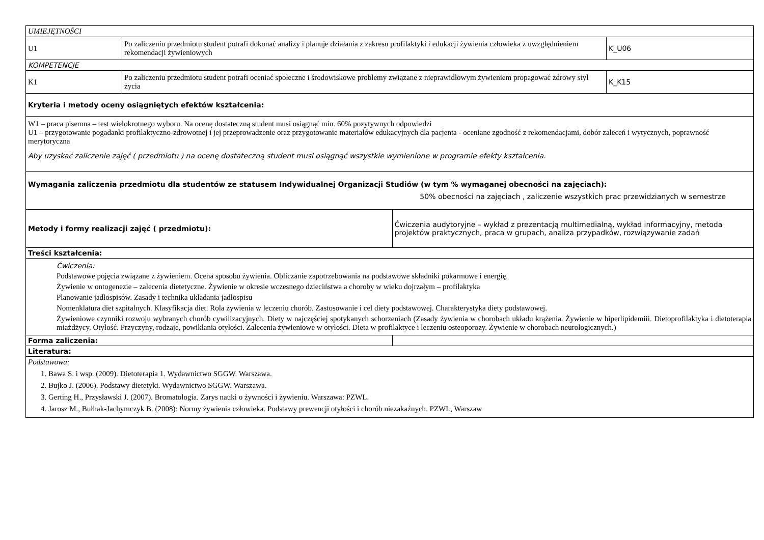| UMIEJĘTNOŚCI | | | |
| U1 | Po zaliczeniu przedmiotu student potrafi dokonać analizy i planuje działania z zakresu profilaktyki i edukacji żywienia człowieka z uwzględnieniem rekomendacji żywieniowych | | K_U06 |
| KOMPETENCJE | | | |
| K1 | Po zaliczeniu przedmiotu student potrafi oceniać społeczne i środowiskowe problemy związane z nieprawidłowym żywieniem propagować zdrowy styl życia | | K_K15 |
| Kryteria i metody oceny osiągniętych efektów kształcenia: | | | |
| W1 – praca pisemna – test wielokrotnego wyboru. Na ocenę dostateczną student musi osiągnąć min. 60% pozytywnych odpowiedzi U1 – przygotowanie pogadanki profilaktyczno-zdrowotnej i jej przeprowadzenie oraz przygotowanie materiałów edukacyjnych dla pacjenta - oceniane zgodność z rekomendacjami, dobór zaleceń i wytycznych, poprawność merytoryczna Aby uzyskać zaliczenie zajęć ( przedmiotu ) na ocenę dostateczną student musi osiągnąć wszystkie wymienione w programie efekty kształcenia. | | | |
| Wymagania zaliczenia przedmiotu dla studentów ze statusem Indywidualnej Organizacji Studiów (w tym % wymaganej obecności na zajęciach): 50% obecności na zajęciach , zaliczenie wszystkich prac przewidzianych w semestrze | | | |
| Metody i formy realizacji zajęć ( przedmiotu): | | Ćwiczenia audytoryjne – wykład z prezentacją multimedialną, wykład informacyjny, metoda projektów praktycznych, praca w grupach, analiza przypadków, rozwiązywanie zadań | |
| Treści kształcenia: | | | |
| Ćwiczenia: Podstawowe pojęcia związane z żywieniem. Ocena sposobu żywienia. Obliczanie zapotrzebowania na podstawowe składniki pokarmowe i energię. Żywienie w ontogenezie – zalecenia dietetyczne. Żywienie w okresie wczesnego dzieciństwa a choroby w wieku dojrzałym – profilaktyka Planowanie jadłospisów. Zasady i technika układania jadłospisu Nomenklatura diet szpitalnych. Klasyfikacja diet. Rola żywienia w leczeniu chorób. Zastosowanie i cel diety podstawowej. Charakterystyka diety podstawowej. Żywieniowe czynniki rozwoju wybranych chorób cywilizacyjnych. Diety w najczęściej spotykanych schorzeniach (Zasady żywienia w chorobach układu krążenia. Żywienie w hiperlipidemiii. Dietoprofilaktyka i dietoterapia miażdżycy. Otyłość. Przyczyny, rodzaje, powikłania otyłości. Zalecenia żywieniowe w otyłości. Dieta w profilaktyce i leczeniu osteoporozy. Żywienie w chorobach neurologicznych.) | | | |
| Forma zaliczenia: | | | |
| Literatura: | | | |
| Podstawowa: 1. Bawa S. i wsp. (2009). Dietoterapia 1. Wydawnictwo SGGW. Warszawa. 2. Bujko J. (2006). Podstawy dietetyki. Wydawnictwo SGGW. Warszawa. 3. Gerting H., Przysławski J. (2007). Bromatologia. Zarys nauki o żywności i żywieniu. Warszawa: PZWL. 4. Jarosz M., Bułhak-Jachymczyk B. (2008): Normy żywienia człowieka. Podstawy prewencji otyłości i chorób niezakaźnych. PZWL, Warszaw | | | |